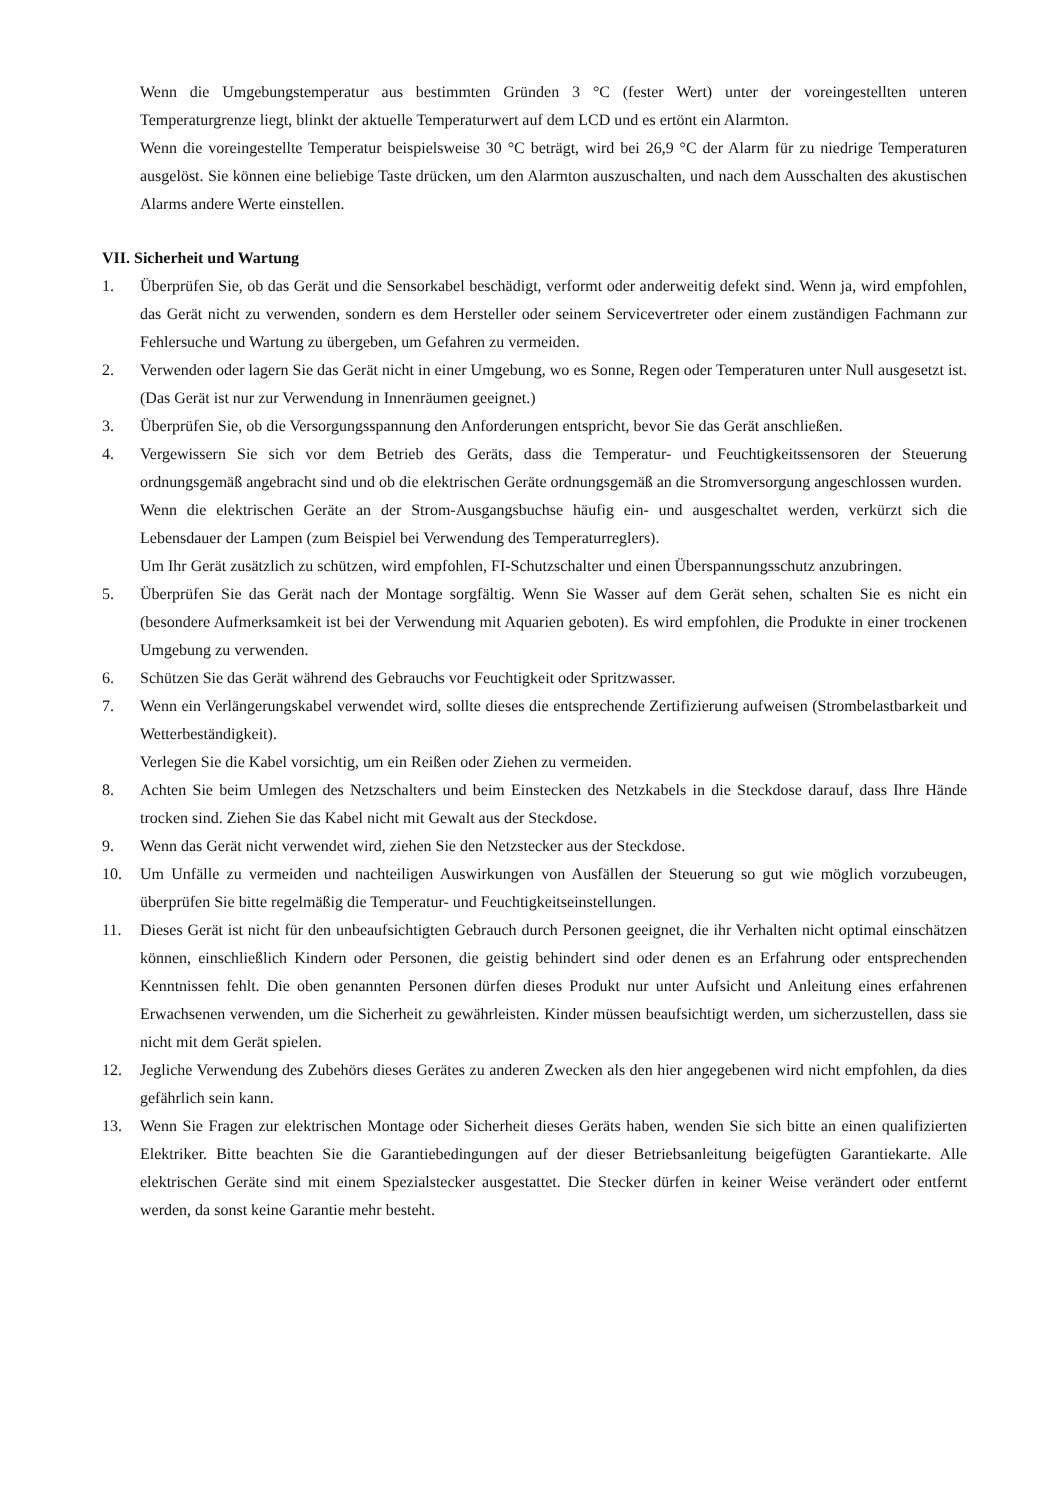Wenn die Umgebungstemperatur aus bestimmten Gründen 3 °C (fester Wert) unter der voreingestellten unteren Temperaturgrenze liegt, blinkt der aktuelle Temperaturwert auf dem LCD und es ertönt ein Alarmton.
Wenn die voreingestellte Temperatur beispielsweise 30 °C beträgt, wird bei 26,9 °C der Alarm für zu niedrige Temperaturen ausgelöst. Sie können eine beliebige Taste drücken, um den Alarmton auszuschalten, und nach dem Ausschalten des akustischen Alarms andere Werte einstellen.
VII. Sicherheit und Wartung
1. Überprüfen Sie, ob das Gerät und die Sensorkabel beschädigt, verformt oder anderweitig defekt sind. Wenn ja, wird empfohlen, das Gerät nicht zu verwenden, sondern es dem Hersteller oder seinem Servicevertreter oder einem zuständigen Fachmann zur Fehlersuche und Wartung zu übergeben, um Gefahren zu vermeiden.
2. Verwenden oder lagern Sie das Gerät nicht in einer Umgebung, wo es Sonne, Regen oder Temperaturen unter Null ausgesetzt ist. (Das Gerät ist nur zur Verwendung in Innenräumen geeignet.)
3. Überprüfen Sie, ob die Versorgungsspannung den Anforderungen entspricht, bevor Sie das Gerät anschließen.
4. Vergewissern Sie sich vor dem Betrieb des Geräts, dass die Temperatur- und Feuchtigkeitssensoren der Steuerung ordnungsgemäß angebracht sind und ob die elektrischen Geräte ordnungsgemäß an die Stromversorgung angeschlossen wurden.
Wenn die elektrischen Geräte an der Strom-Ausgangsbuchse häufig ein- und ausgeschaltet werden, verkürzt sich die Lebensdauer der Lampen (zum Beispiel bei Verwendung des Temperaturreglers).
Um Ihr Gerät zusätzlich zu schützen, wird empfohlen, FI-Schutzschalter und einen Überspannungsschutz anzubringen.
5. Überprüfen Sie das Gerät nach der Montage sorgfältig. Wenn Sie Wasser auf dem Gerät sehen, schalten Sie es nicht ein (besondere Aufmerksamkeit ist bei der Verwendung mit Aquarien geboten). Es wird empfohlen, die Produkte in einer trockenen Umgebung zu verwenden.
6. Schützen Sie das Gerät während des Gebrauchs vor Feuchtigkeit oder Spritzwasser.
7. Wenn ein Verlängerungskabel verwendet wird, sollte dieses die entsprechende Zertifizierung aufweisen (Strombelastbarkeit und Wetterbeständigkeit).
Verlegen Sie die Kabel vorsichtig, um ein Reißen oder Ziehen zu vermeiden.
8. Achten Sie beim Umlegen des Netzschalters und beim Einstecken des Netzkabels in die Steckdose darauf, dass Ihre Hände trocken sind. Ziehen Sie das Kabel nicht mit Gewalt aus der Steckdose.
9. Wenn das Gerät nicht verwendet wird, ziehen Sie den Netzstecker aus der Steckdose.
10. Um Unfälle zu vermeiden und nachteiligen Auswirkungen von Ausfällen der Steuerung so gut wie möglich vorzubeugen, überprüfen Sie bitte regelmäßig die Temperatur- und Feuchtigkeitseinstellungen.
11. Dieses Gerät ist nicht für den unbeaufsichtigten Gebrauch durch Personen geeignet, die ihr Verhalten nicht optimal einschätzen können, einschließlich Kindern oder Personen, die geistig behindert sind oder denen es an Erfahrung oder entsprechenden Kenntnissen fehlt. Die oben genannten Personen dürfen dieses Produkt nur unter Aufsicht und Anleitung eines erfahrenen Erwachsenen verwenden, um die Sicherheit zu gewährleisten. Kinder müssen beaufsichtigt werden, um sicherzustellen, dass sie nicht mit dem Gerät spielen.
12. Jegliche Verwendung des Zubehörs dieses Gerätes zu anderen Zwecken als den hier angegebenen wird nicht empfohlen, da dies gefährlich sein kann.
13. Wenn Sie Fragen zur elektrischen Montage oder Sicherheit dieses Geräts haben, wenden Sie sich bitte an einen qualifizierten Elektriker. Bitte beachten Sie die Garantiebedingungen auf der dieser Betriebsanleitung beigefügten Garantiekarte. Alle elektrischen Geräte sind mit einem Spezialstecker ausgestattet. Die Stecker dürfen in keiner Weise verändert oder entfernt werden, da sonst keine Garantie mehr besteht.